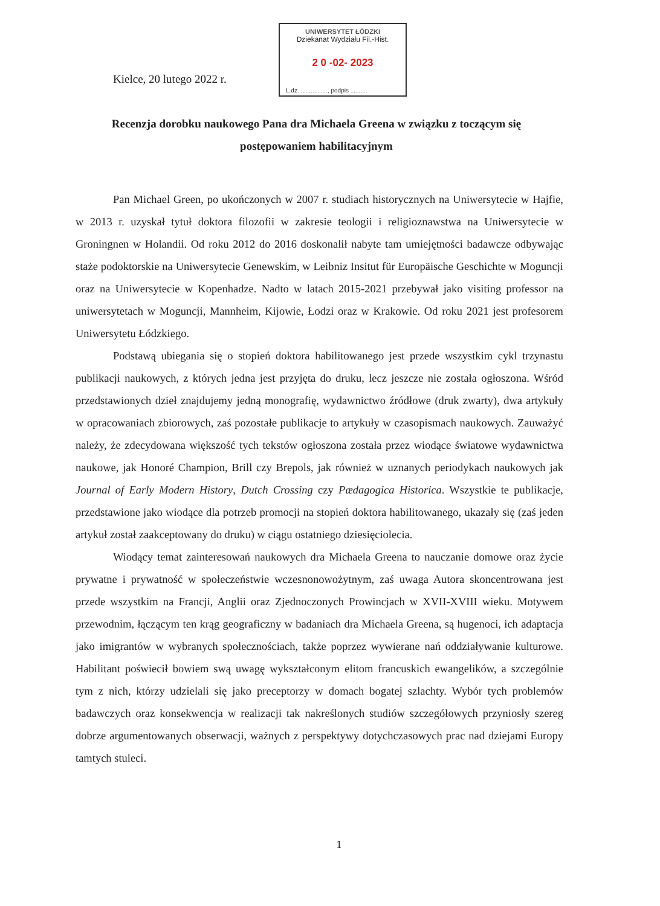Kielce, 20 lutego 2022 r.
UNIWERSYTET ŁÓDZKI
Dziekanat Wydziału Fil.-Hist.
2 0 -02- 2023
L.dz. ................, podpis ..........
Recenzja dorobku naukowego Pana dra Michaela Greena w związku z toczącym się postępowaniem habilitacyjnym
Pan Michael Green, po ukończonych w 2007 r. studiach historycznych na Uniwersytecie w Hajfie, w 2013 r. uzyskał tytuł doktora filozofii w zakresie teologii i religioznawstwa na Uniwersytecie w Groningnen w Holandii. Od roku 2012 do 2016 doskonalił nabyte tam umiejętności badawcze odbywając staże podoktorskie na Uniwersytecie Genewskim, w Leibniz Insitut für Europäische Geschichte w Moguncji oraz na Uniwersytecie w Kopenhadze. Nadto w latach 2015-2021 przebywał jako visiting professor na uniwersytetach w Moguncji, Mannheim, Kijowie, Łodzi oraz w Krakowie. Od roku 2021 jest profesorem Uniwersytetu Łódzkiego.
Podstawą ubiegania się o stopień doktora habilitowanego jest przede wszystkim cykl trzynastu publikacji naukowych, z których jedna jest przyjęta do druku, lecz jeszcze nie została ogłoszona. Wśród przedstawionych dzieł znajdujemy jedną monografię, wydawnictwo źródłowe (druk zwarty), dwa artykuły w opracowaniach zbiorowych, zaś pozostałe publikacje to artykuły w czasopismach naukowych. Zauważyć należy, że zdecydowana większość tych tekstów ogłoszona została przez wiodące światowe wydawnictwa naukowe, jak Honoré Champion, Brill czy Brepols, jak również w uznanych periodykach naukowych jak Journal of Early Modern History, Dutch Crossing czy Pædagogica Historica. Wszystkie te publikacje, przedstawione jako wiodące dla potrzeb promocji na stopień doktora habilitowanego, ukazały się (zaś jeden artykuł został zaakceptowany do druku) w ciągu ostatniego dziesięciolecia.
Wiodący temat zainteresowań naukowych dra Michaela Greena to nauczanie domowe oraz życie prywatne i prywatność w społeczeństwie wczesnonowożytnym, zaś uwaga Autora skoncentrowana jest przede wszystkim na Francji, Anglii oraz Zjednoczonych Prowincjach w XVII-XVIII wieku. Motywem przewodnim, łączącym ten krąg geograficzny w badaniach dra Michaela Greena, są hugenoci, ich adaptacja jako imigrantów w wybranych społecznościach, także poprzez wywierane nań oddziaływanie kulturowe. Habilitant poświecił bowiem swą uwagę wykształconym elitom francuskich ewangelików, a szczególnie tym z nich, którzy udzielali się jako preceptorzy w domach bogatej szlachty. Wybór tych problemów badawczych oraz konsekwencja w realizacji tak nakreślonych studiów szczegółowych przyniosły szereg dobrze argumentowanych obserwacji, ważnych z perspektywy dotychczasowych prac nad dziejami Europy tamtych stuleci.
1